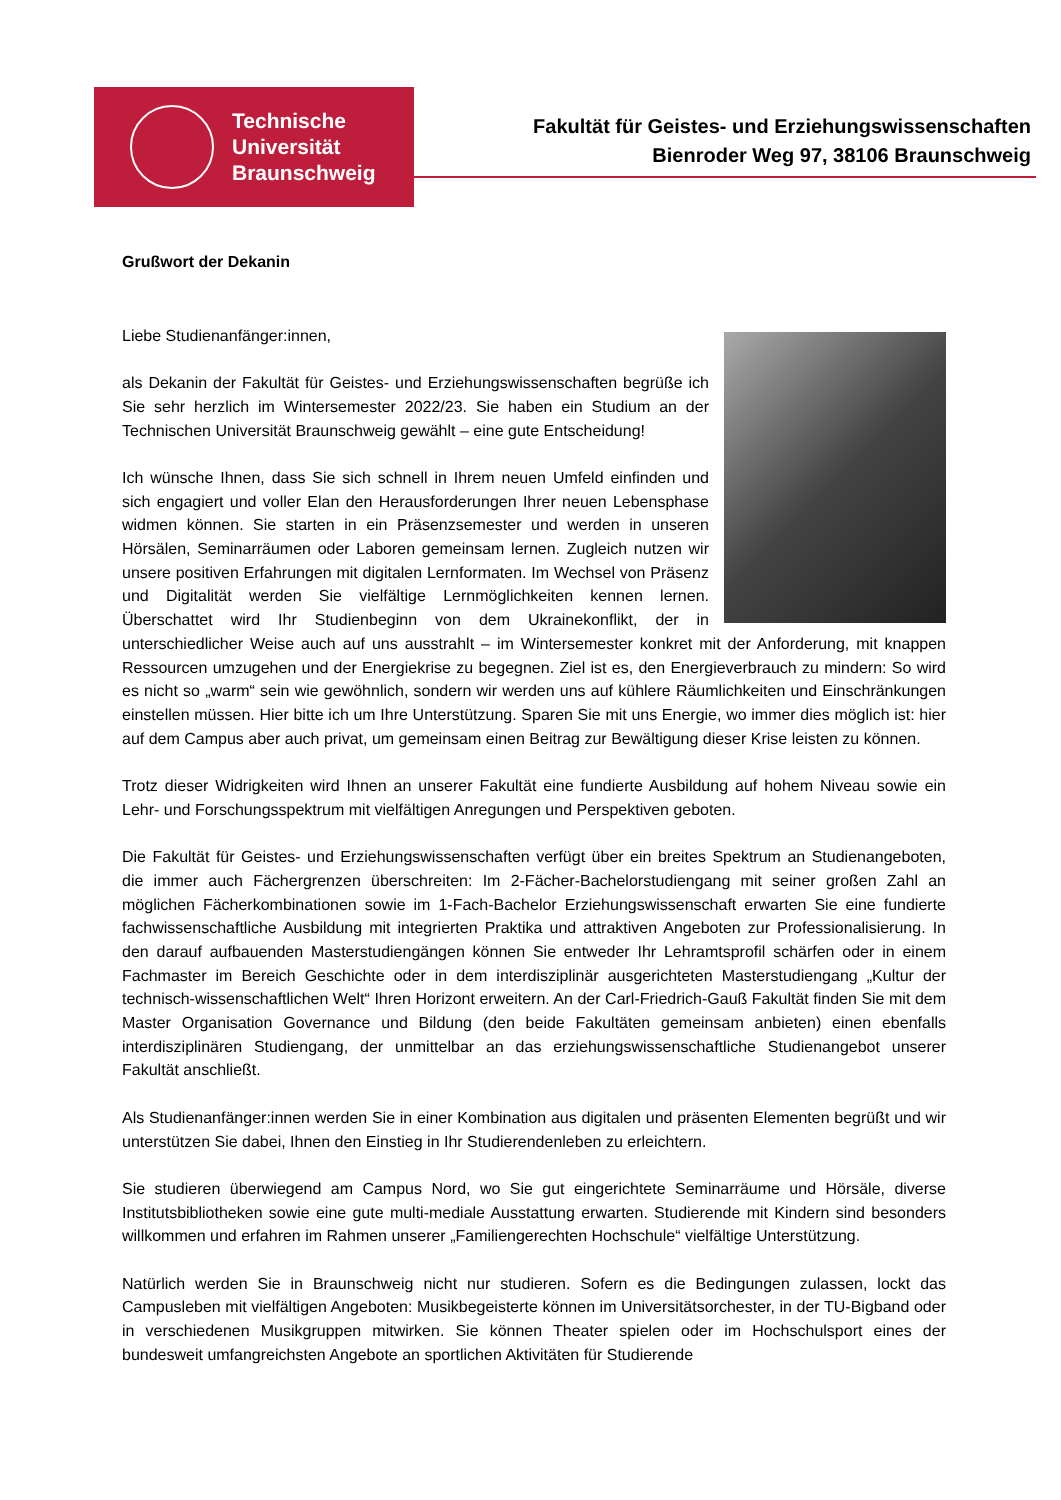Technische
Universität
Braunschweig
Fakultät für Geistes- und Erziehungswissenschaften
Bienroder Weg 97, 38106 Braunschweig
Grußwort der Dekanin
Liebe Studienanfänger:innen,
als Dekanin der Fakultät für Geistes- und Erziehungswissenschaften begrüße ich Sie sehr herzlich im Wintersemester 2022/23. Sie haben ein Studium an der Technischen Universität Braunschweig gewählt – eine gute Entscheidung!
Ich wünsche Ihnen, dass Sie sich schnell in Ihrem neuen Umfeld einfinden und sich engagiert und voller Elan den Herausforderungen Ihrer neuen Lebensphase widmen können. Sie starten in ein Präsenzsemester und werden in unseren Hörsälen, Seminarräumen oder Laboren gemeinsam lernen. Zugleich nutzen wir unsere positiven Erfahrungen mit digitalen Lernformaten. Im Wechsel von Präsenz und Digitalität werden Sie vielfältige Lernmöglichkeiten kennen lernen. Überschattet wird Ihr Studienbeginn von dem Ukrainekonflikt, der in unterschiedlicher Weise auch auf uns ausstrahlt – im Wintersemester konkret mit der Anforderung, mit knappen Ressourcen umzugehen und der Energiekrise zu begegnen. Ziel ist es, den Energieverbrauch zu mindern: So wird es nicht so „warm“ sein wie gewöhnlich, sondern wir werden uns auf kühlere Räumlichkeiten und Einschränkungen einstellen müssen. Hier bitte ich um Ihre Unterstützung. Sparen Sie mit uns Energie, wo immer dies möglich ist: hier auf dem Campus aber auch privat, um gemeinsam einen Beitrag zur Bewältigung dieser Krise leisten zu können.
Trotz dieser Widrigkeiten wird Ihnen an unserer Fakultät eine fundierte Ausbildung auf hohem Niveau sowie ein Lehr- und Forschungsspektrum mit vielfältigen Anregungen und Perspektiven geboten.
Die Fakultät für Geistes- und Erziehungswissenschaften verfügt über ein breites Spektrum an Studienangeboten, die immer auch Fächergrenzen überschreiten: Im 2-Fächer-Bachelorstudiengang mit seiner großen Zahl an möglichen Fächerkombinationen sowie im 1-Fach-Bachelor Erziehungswissenschaft erwarten Sie eine fundierte fachwissenschaftliche Ausbildung mit integrierten Praktika und attraktiven Angeboten zur Professionalisierung. In den darauf aufbauenden Masterstudiengängen können Sie entweder Ihr Lehramtsprofil schärfen oder in einem Fachmaster im Bereich Geschichte oder in dem interdisziplinär ausgerichteten Masterstudiengang „Kultur der technisch-wissenschaftlichen Welt“ Ihren Horizont erweitern. An der Carl-Friedrich-Gauß Fakultät finden Sie mit dem Master Organisation Governance und Bildung (den beide Fakultäten gemeinsam anbieten) einen ebenfalls interdisziplinären Studiengang, der unmittelbar an das erziehungswissenschaftliche Studienangebot unserer Fakultät anschließt.
Als Studienanfänger:innen werden Sie in einer Kombination aus digitalen und präsenten Elementen begrüßt und wir unterstützen Sie dabei, Ihnen den Einstieg in Ihr Studierendenleben zu erleichtern.
Sie studieren überwiegend am Campus Nord, wo Sie gut eingerichtete Seminarräume und Hörsäle, diverse Institutsbibliotheken sowie eine gute multi-mediale Ausstattung erwarten. Studierende mit Kindern sind besonders willkommen und erfahren im Rahmen unserer „Familiengerechten Hochschule“ vielfältige Unterstützung.
Natürlich werden Sie in Braunschweig nicht nur studieren. Sofern es die Bedingungen zulassen, lockt das Campusleben mit vielfältigen Angeboten: Musikbegeisterte können im Universitätsorchester, in der TU-Bigband oder in verschiedenen Musikgruppen mitwirken. Sie können Theater spielen oder im Hochschulsport eines der bundesweit umfangreichsten Angebote an sportlichen Aktivitäten für Studierende